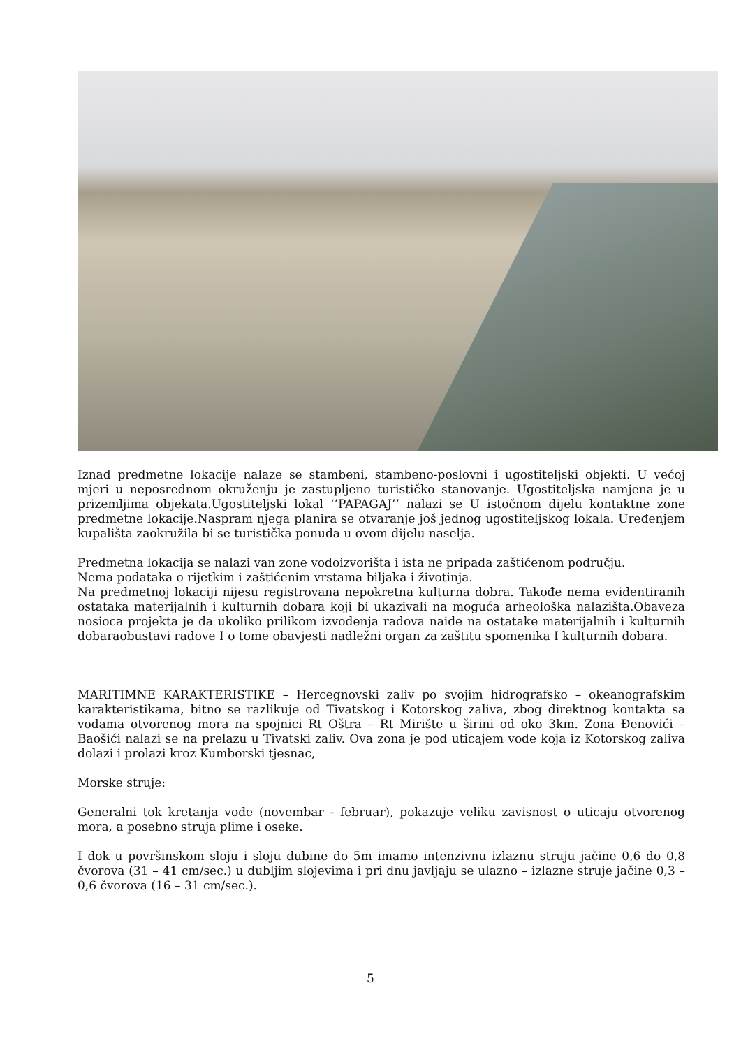Iznad predmetne lokacije nalaze se stambeni, stambeno-poslovni i ugostiteljski objekti. U većoj mjeri u neposrednom okruženju je zastupljeno turističko stanovanje. Ugostiteljska namjena je u prizemljima objekata.Ugostiteljski lokal ‘’PAPAGAJ’’ nalazi se U istočnom dijelu kontaktne zone predmetne lokacije.Naspram njega planira se otvaranje još jednog ugostiteljskog lokala. Uređenjem kupališta zaokružila bi se turistička ponuda u ovom dijelu naselja.
Predmetna lokacija se nalazi van zone vodoizvorišta i ista ne pripada zaštićenom području.
Nema podataka o rijetkim i zaštićenim vrstama biljaka i životinja.
Na predmetnoj lokaciji nijesu registrovana nepokretna kulturna dobra. Takođe nema evidentiranih ostataka materijalnih i kulturnih dobara koji bi ukazivali na moguća arheološka nalazišta.Obaveza nosioca projekta je da ukoliko prilikom izvođenja radova naiđe na ostatake materijalnih i kulturnih dobaraobustavi radove I o tome obavjesti nadležni organ za zaštitu spomenika I kulturnih dobara.
MARITIMNE KARAKTERISTIKE – Hercegnovski zaliv po svojim hidrografsko – okeanografskim karakteristikama, bitno se razlikuje od Tivatskog i Kotorskog zaliva, zbog direktnog kontakta sa vodama otvorenog mora na spojnici Rt Oštra – Rt Mirište u širini od oko 3km. Zona Đenovići – Baošići nalazi se na prelazu u Tivatski zaliv. Ova zona je pod uticajem vode koja iz Kotorskog zaliva dolazi i prolazi kroz Kumborski tjesnac,
Morske struje:
Generalni tok kretanja vode (novembar - februar), pokazuje veliku zavisnost o uticaju otvorenog mora, a posebno struja plime i oseke.
I dok u površinskom sloju i sloju dubine do 5m imamo intenzivnu izlaznu struju jačine 0,6 do 0,8 čvorova (31 – 41 cm/sec.) u dubljim slojevima i pri dnu javljaju se ulazno – izlazne struje jačine 0,3 – 0,6 čvorova (16 – 31 cm/sec.).
5